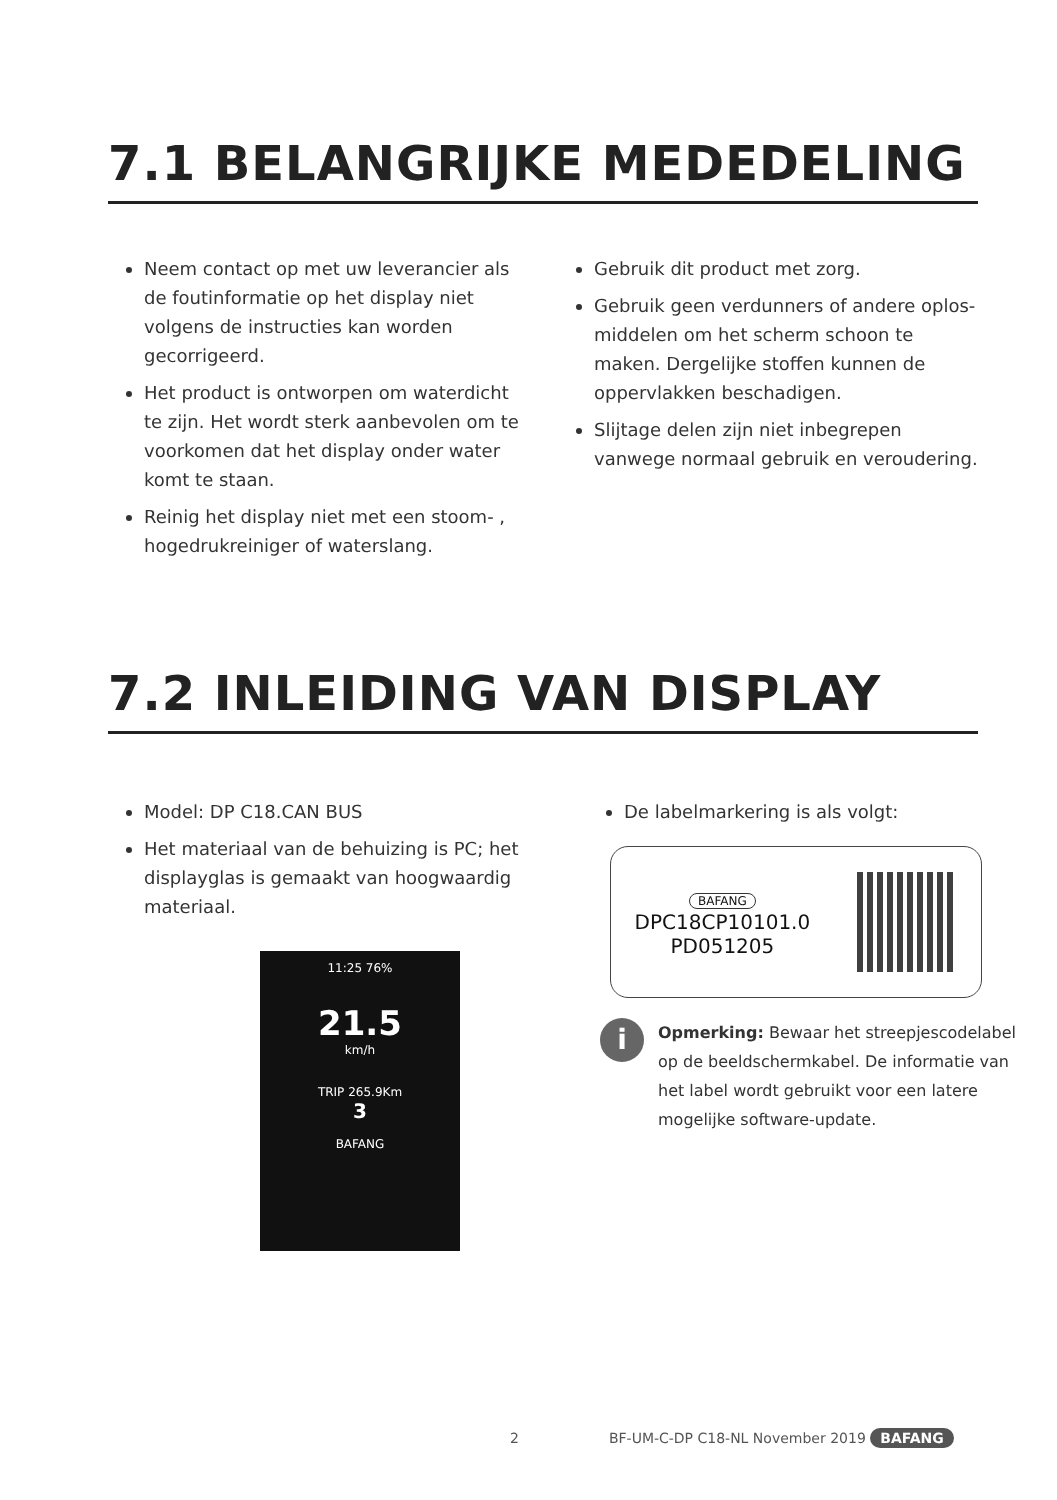7.1 BELANGRIJKE MEDEDELING
Neem contact op met uw leverancier als de foutinformatie op het display niet volgens de instructies kan worden gecorrigeerd.
Het product is ontworpen om waterdicht te zijn. Het wordt sterk aanbevolen om te voorkomen dat het display onder water komt te staan.
Reinig het display niet met een stoom- , hogedrukreiniger of waterslang.
Gebruik dit product met zorg.
Gebruik geen verdunners of andere oplos-middelen om het scherm schoon te maken. Dergelijke stoffen kunnen de oppervlakken beschadigen.
Slijtage delen zijn niet inbegrepen vanwege normaal gebruik en veroudering.
7.2 INLEIDING VAN DISPLAY
Model: DP C18.CAN BUS
Het materiaal van de behuizing is PC; het displayglas is gemaakt van hoogwaardig materiaal.
11:25 76%
21.5
km/h
TRIP 265.9Km
3
BAFANG
De labelmarkering is als volgt:
BAFANG
DPC18CP10101.0
PD051205
i
Opmerking: Bewaar het streepjescodelabel op de beeldschermkabel. De informatie van het label wordt gebruikt voor een latere mogelijke software-update.
2 BF-UM-C-DP C18-NL November 2019 BAFANG